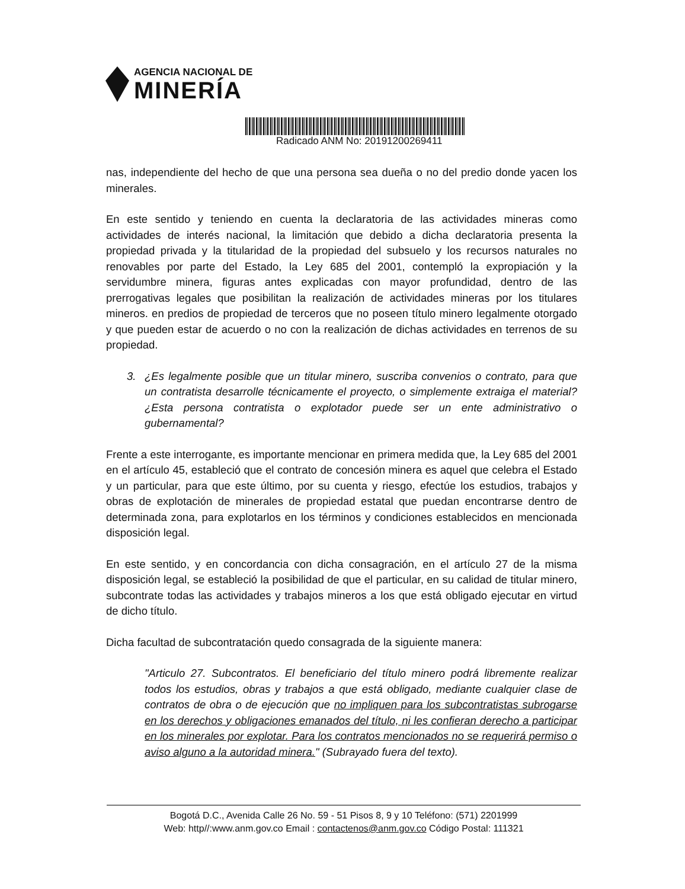AGENCIA NACIONAL DE
MINERÍA
Radicado ANM No: 20191200269411
nas, independiente del hecho de que una persona sea dueña o no del predio donde yacen los minerales.
En este sentido y teniendo en cuenta la declaratoria de las actividades mineras como actividades de interés nacional, la limitación que debido a dicha declaratoria presenta la propiedad privada y la titularidad de la propiedad del subsuelo y los recursos naturales no renovables por parte del Estado, la Ley 685 del 2001, contempló la expropiación y la servidumbre minera, figuras antes explicadas con mayor profundidad, dentro de las prerrogativas legales que posibilitan la realización de actividades mineras por los titulares mineros. en predios de propiedad de terceros que no poseen título minero legalmente otorgado y que pueden estar de acuerdo o no con la realización de dichas actividades en terrenos de su propiedad.
3. ¿Es legalmente posible que un titular minero, suscriba convenios o contrato, para que un contratista desarrolle técnicamente el proyecto, o simplemente extraiga el material? ¿Esta persona contratista o explotador puede ser un ente administrativo o gubernamental?
Frente a este interrogante, es importante mencionar en primera medida que, la Ley 685 del 2001 en el artículo 45, estableció que el contrato de concesión minera es aquel que celebra el Estado y un particular, para que este último, por su cuenta y riesgo, efectúe los estudios, trabajos y obras de explotación de minerales de propiedad estatal que puedan encontrarse dentro de determinada zona, para explotarlos en los términos y condiciones establecidos en mencionada disposición legal.
En este sentido, y en concordancia con dicha consagración, en el artículo 27 de la misma disposición legal, se estableció la posibilidad de que el particular, en su calidad de titular minero, subcontrate todas las actividades y trabajos mineros a los que está obligado ejecutar en virtud de dicho título.
Dicha facultad de subcontratación quedo consagrada de la siguiente manera:
"Articulo 27. Subcontratos. El beneficiario del título minero podrá libremente realizar todos los estudios, obras y trabajos a que está obligado, mediante cualquier clase de contratos de obra o de ejecución que no impliquen para los subcontratistas subrogarse en los derechos y obligaciones emanados del título, ni les confieran derecho a participar en los minerales por explotar. Para los contratos mencionados no se requerirá permiso o aviso alguno a la autoridad minera." (Subrayado fuera del texto).
Bogotá D.C., Avenida Calle 26 No. 59 - 51 Pisos 8, 9 y 10 Teléfono: (571) 2201999
Web: http//:www.anm.gov.co Email : contactenos@anm.gov.co Código Postal: 111321